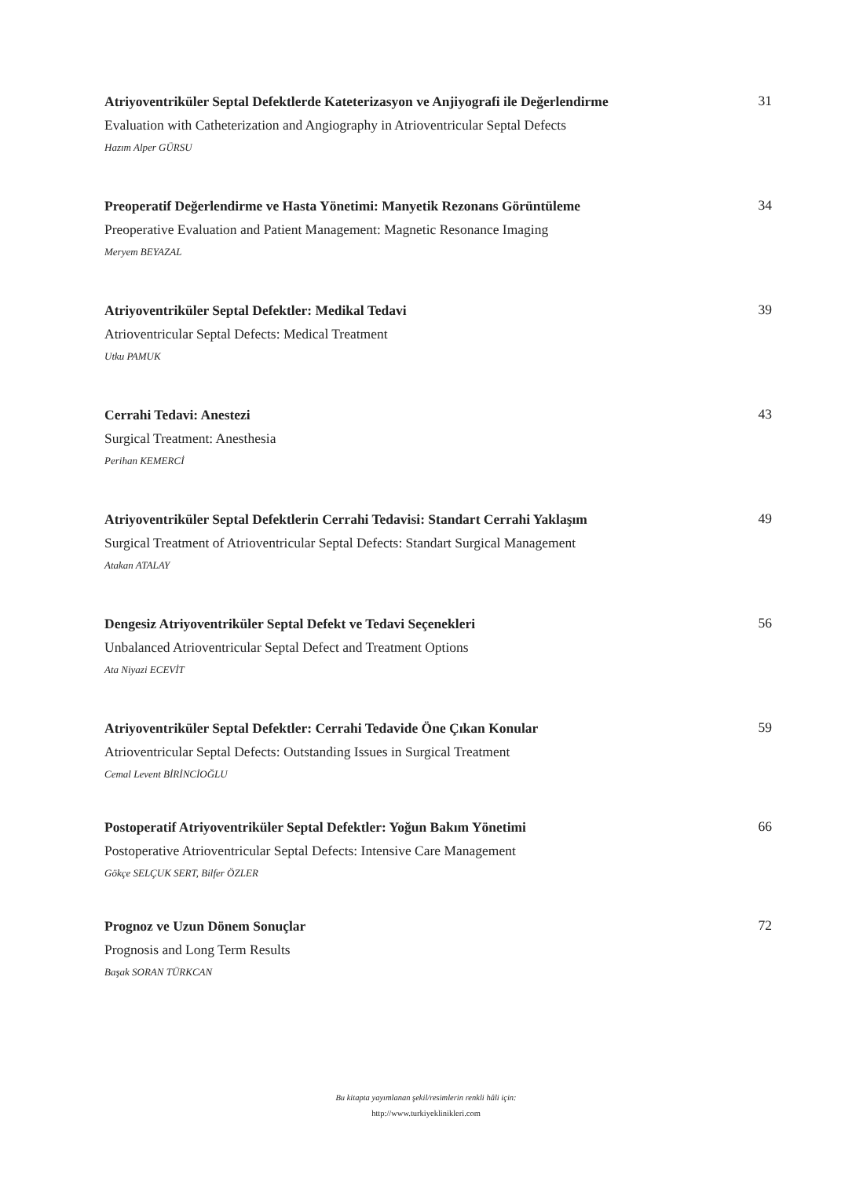Atriyoventriküler Septal Defektlerde Kateterizasyon ve Anjiyografi ile Değerlendirme
Evaluation with Catheterization and Angiography in Atrioventricular Septal Defects
Hazım Alper GÜRSU
31
Preoperatif Değerlendirme ve Hasta Yönetimi: Manyetik Rezonans Görüntüleme
Preoperative Evaluation and Patient Management: Magnetic Resonance Imaging
Meryem BEYAZAL
34
Atriyoventriküler Septal Defektler: Medikal Tedavi
Atrioventricular Septal Defects: Medical Treatment
Utku PAMUK
39
Cerrahi Tedavi: Anestezi
Surgical Treatment: Anesthesia
Perihan KEMERCİ
43
Atriyoventriküler Septal Defektlerin Cerrahi Tedavisi: Standart Cerrahi Yaklaşım
Surgical Treatment of Atrioventricular Septal Defects: Standart Surgical Management
Atakan ATALAY
49
Dengesiz Atriyoventriküler Septal Defekt ve Tedavi Seçenekleri
Unbalanced Atrioventricular Septal Defect and Treatment Options
Ata Niyazi ECEVİT
56
Atriyoventriküler Septal Defektler: Cerrahi Tedavide Öne Çıkan Konular
Atrioventricular Septal Defects: Outstanding Issues in Surgical Treatment
Cemal Levent BİRİNCİOĞLU
59
Postoperatif Atriyoventriküler Septal Defektler: Yoğun Bakım Yönetimi
Postoperative Atrioventricular Septal Defects: Intensive Care Management
Gökçe SELÇUK SERT, Bilfer ÖZLER
66
Prognoz ve Uzun Dönem Sonuçlar
Prognosis and Long Term Results
Başak SORAN TÜRKCAN
72
Bu kitapta yayımlanan şekil/resimlerin renkli hâli için:
http://www.turkiyeklinikleri.com